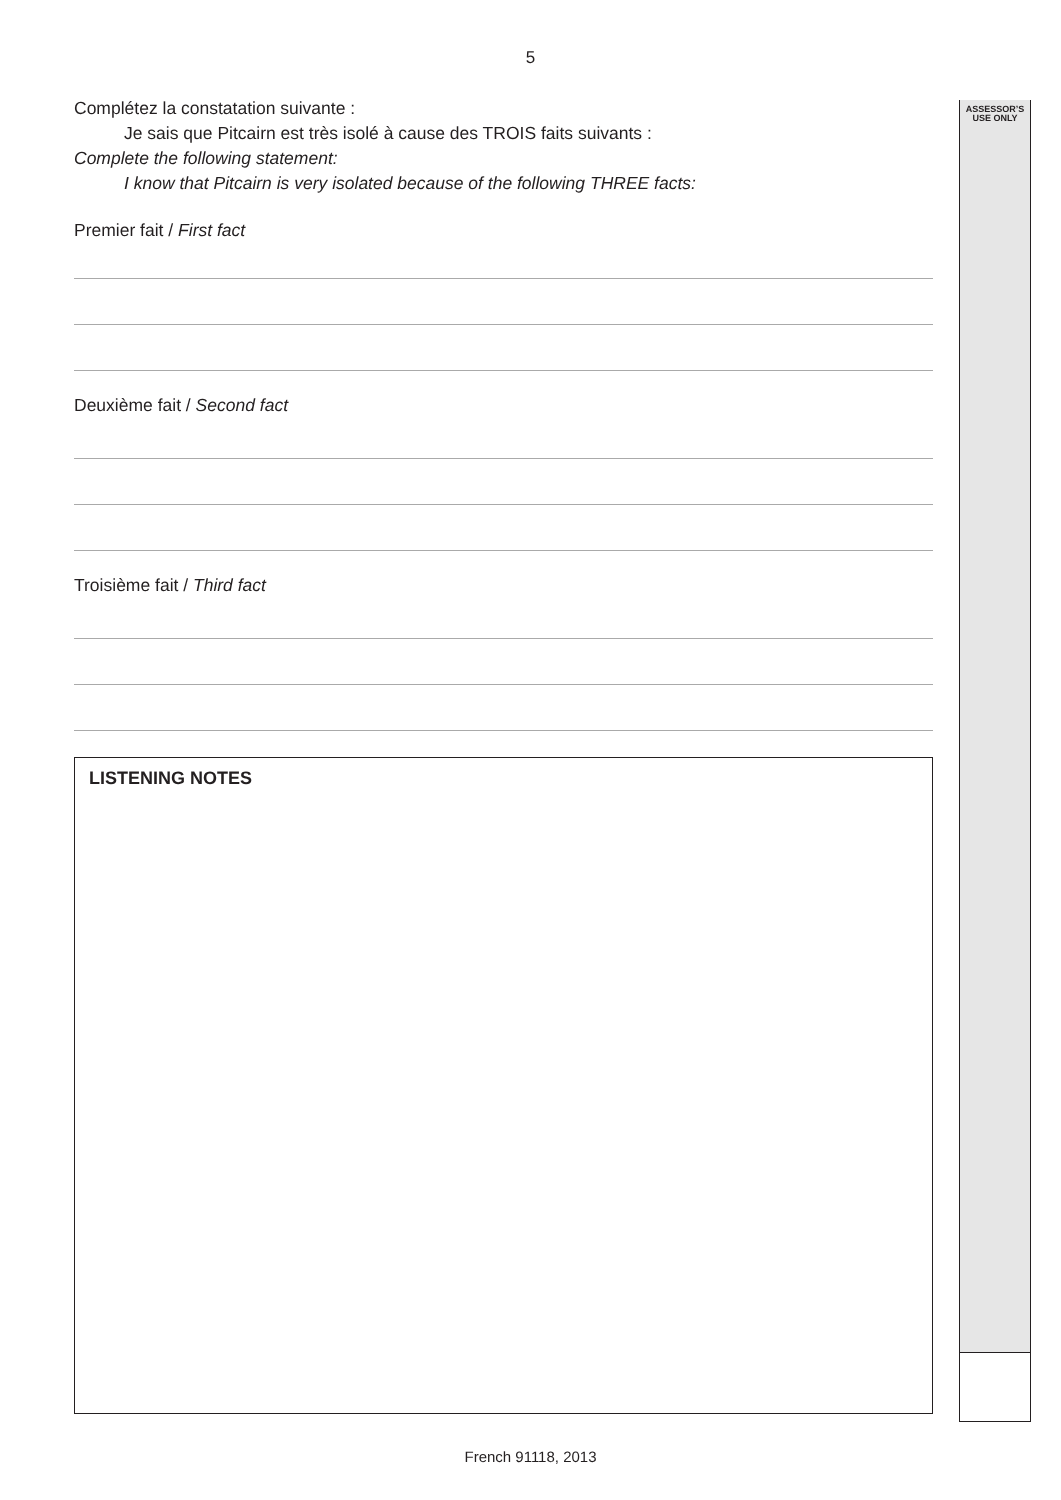5
ASSESSOR’S
USE ONLY
Complétez la constatation suivante :
Je sais que Pitcairn est très isolé à cause des TROIS faits suivants :
Complete the following statement:
I know that Pitcairn is very isolated because of the following THREE facts:
Premier fait / First fact
Deuxième fait / Second fact
Troisième fait / Third fact
LISTENING NOTES
French 91118, 2013